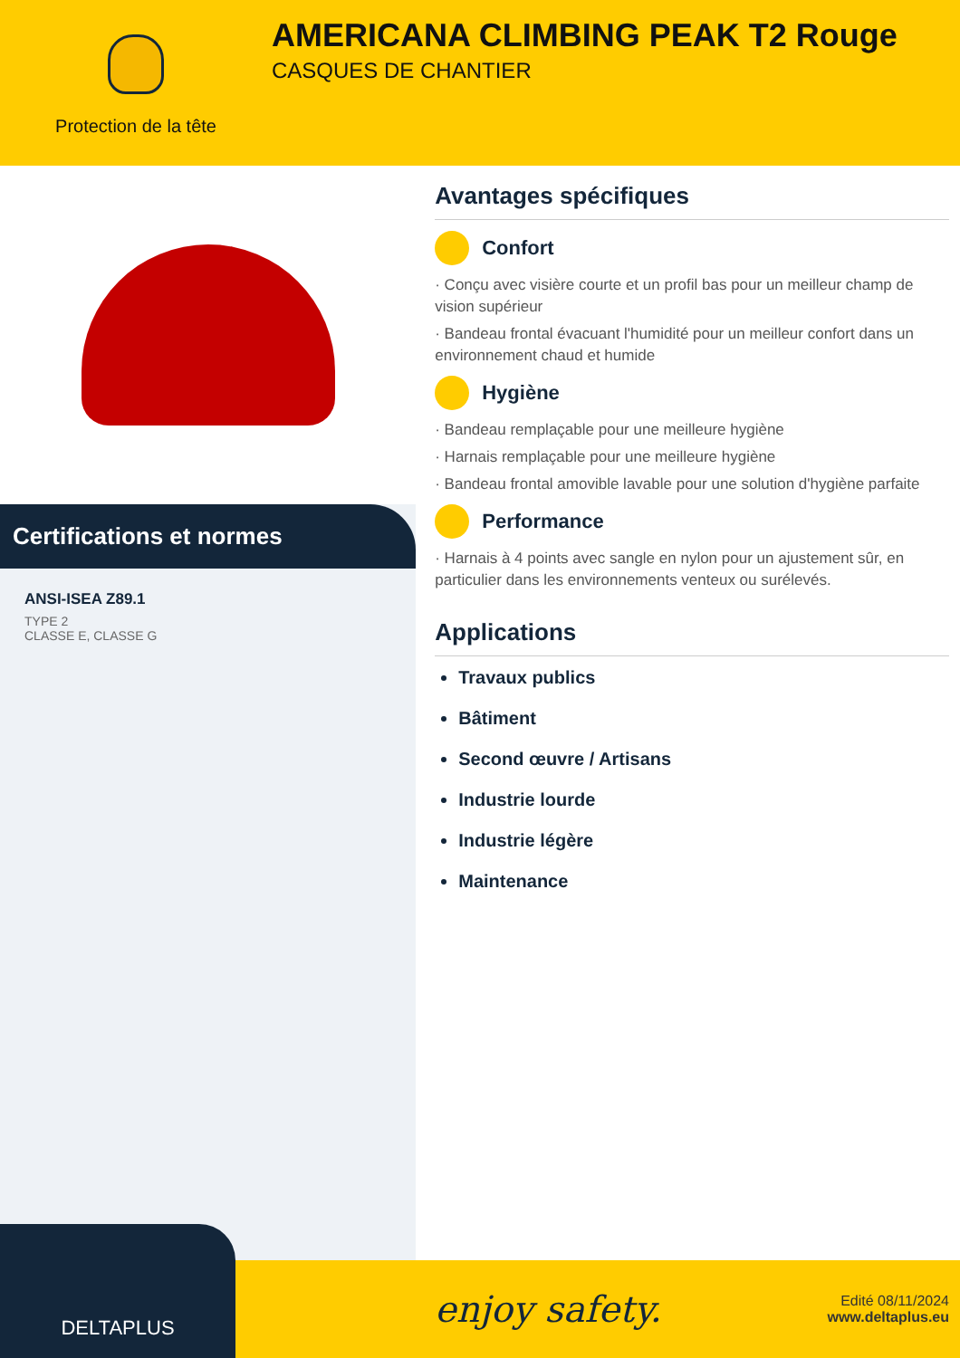Protection de la tête
AMERICANA CLIMBING PEAK T2 Rouge
CASQUES DE CHANTIER
Certifications et normes
ANSI-ISEA Z89.1
TYPE 2
CLASSE E, CLASSE G
Avantages spécifiques
Confort
· Conçu avec visière courte et un profil bas pour un meilleur champ de vision supérieur
· Bandeau frontal évacuant l'humidité pour un meilleur confort dans un environnement chaud et humide
Hygiène
· Bandeau remplaçable pour une meilleure hygiène
· Harnais remplaçable pour une meilleure hygiène
· Bandeau frontal amovible lavable pour une solution d'hygiène parfaite
Performance
· Harnais à 4 points avec sangle en nylon pour un ajustement sûr, en particulier dans les environnements venteux ou surélevés.
Applications
Travaux publics
Bâtiment
Second œuvre / Artisans
Industrie lourde
Industrie légère
Maintenance
DELTAPLUS
enjoy safety.
Edité 08/11/2024
www.deltaplus.eu